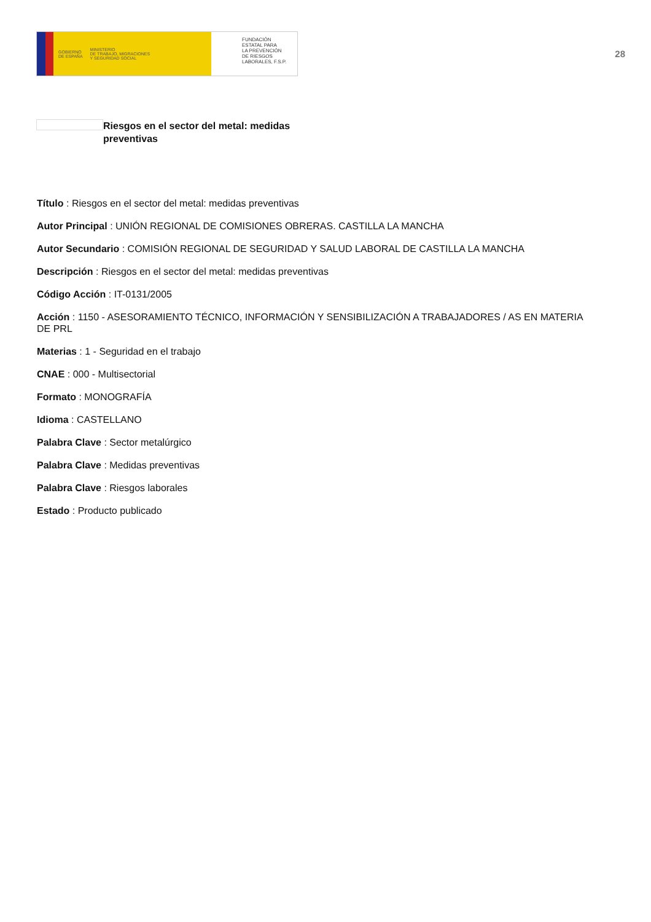GOBIERNO
DE ESPAÑA MINISTERIO
DE TRABAJO, MIGRACIONES
Y SEGURIDAD SOCIAL
FUNDACIÓN
ESTATAL PARA
LA PREVENCIÓN
DE RIESGOS
LABORALES, F.S.P.
28
Riesgos en el sector del metal: medidas preventivas
Título : Riesgos en el sector del metal: medidas preventivas
Autor Principal : UNIÓN REGIONAL DE COMISIONES OBRERAS. CASTILLA LA MANCHA
Autor Secundario : COMISIÓN REGIONAL DE SEGURIDAD Y SALUD LABORAL DE CASTILLA LA MANCHA
Descripción : Riesgos en el sector del metal: medidas preventivas
Código Acción : IT-0131/2005
Acción : 1150 - ASESORAMIENTO TÉCNICO, INFORMACIÓN Y SENSIBILIZACIÓN A TRABAJADORES / AS EN MATERIA DE PRL
Materias : 1 - Seguridad en el trabajo
CNAE : 000 - Multisectorial
Formato : MONOGRAFÍA
Idioma : CASTELLANO
Palabra Clave : Sector metalúrgico
Palabra Clave : Medidas preventivas
Palabra Clave : Riesgos laborales
Estado : Producto publicado